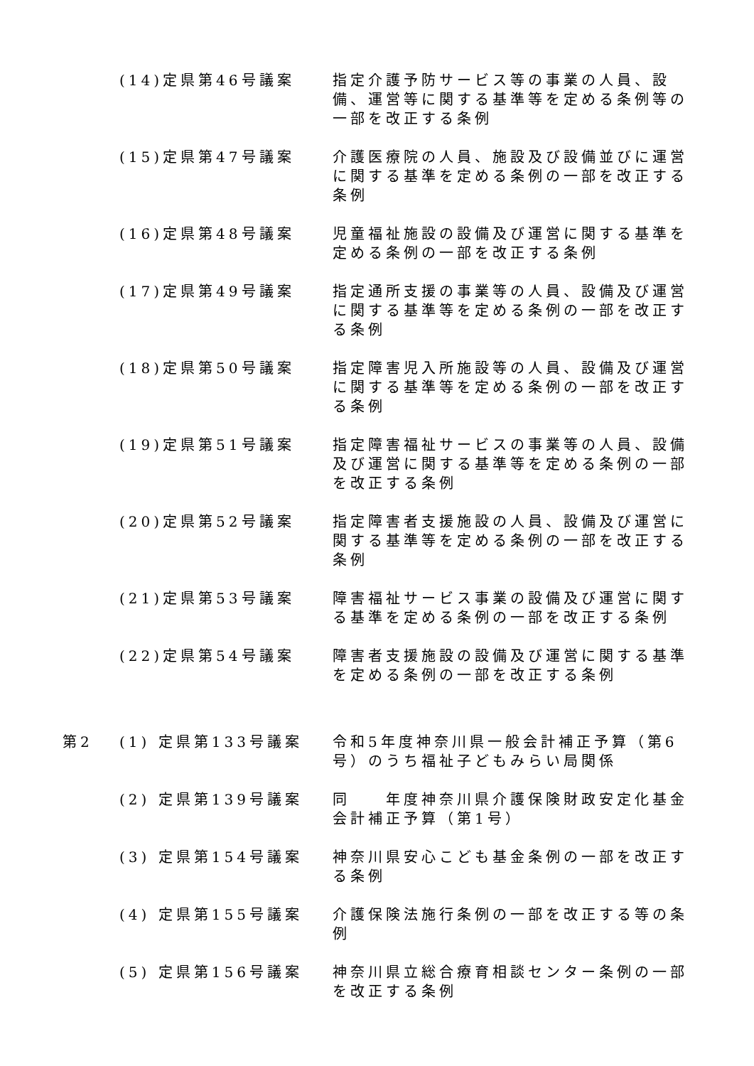| | (14)定県第46号議案 | 指定介護予防サービス等の事業の人員、設備、運営等に関する基準等を定める条例等の一部を改正する条例 |
| | (15)定県第47号議案 | 介護医療院の人員、施設及び設備並びに運営に関する基準を定める条例の一部を改正する条例 |
| | (16)定県第48号議案 | 児童福祉施設の設備及び運営に関する基準を定める条例の一部を改正する条例 |
| | (17)定県第49号議案 | 指定通所支援の事業等の人員、設備及び運営に関する基準等を定める条例の一部を改正する条例 |
| | (18)定県第50号議案 | 指定障害児入所施設等の人員、設備及び運営に関する基準等を定める条例の一部を改正する条例 |
| | (19)定県第51号議案 | 指定障害福祉サービスの事業等の人員、設備及び運営に関する基準等を定める条例の一部を改正する条例 |
| | (20)定県第52号議案 | 指定障害者支援施設の人員、設備及び運営に関する基準等を定める条例の一部を改正する条例 |
| | (21)定県第53号議案 | 障害福祉サービス事業の設備及び運営に関する基準を定める条例の一部を改正する条例 |
| | (22)定県第54号議案 | 障害者支援施設の設備及び運営に関する基準を定める条例の一部を改正する条例 |
| 第2 | (1) 定県第133号議案 | 令和5年度神奈川県一般会計補正予算（第6号）のうち福祉子どもみらい局関係 |
| | (2) 定県第139号議案 | 同 年度神奈川県介護保険財政安定化基金会計補正予算（第1号） |
| | (3) 定県第154号議案 | 神奈川県安心こども基金条例の一部を改正する条例 |
| | (4) 定県第155号議案 | 介護保険法施行条例の一部を改正する等の条例 |
| | (5) 定県第156号議案 | 神奈川県立総合療育相談センター条例の一部を改正する条例 |